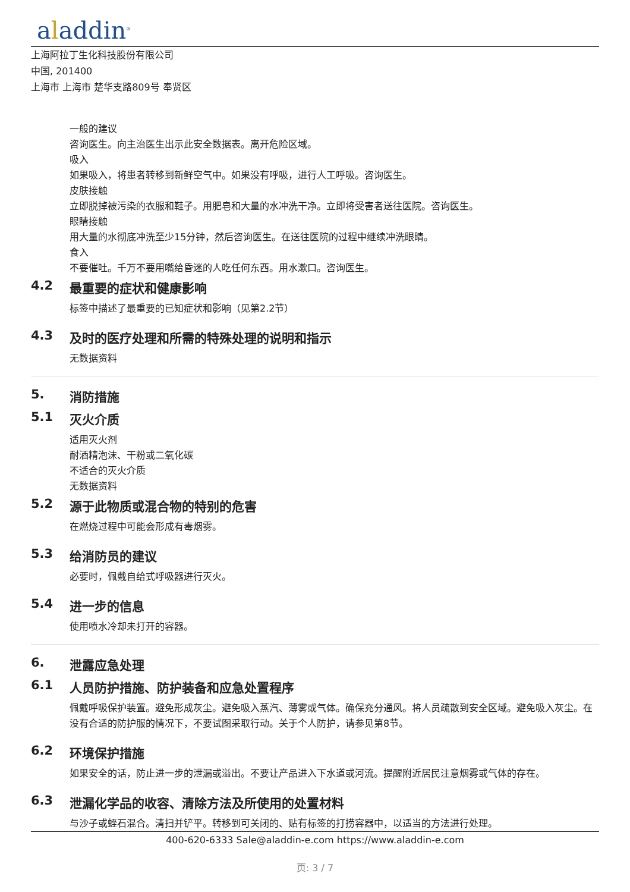aladdin<sup>®</sup>
上海阿拉丁生化科技股份有限公司
中国, 201400
上海市 上海市 楚华支路809号 奉贤区
一般的建议
咨询医生。向主治医生出示此安全数据表。离开危险区域。
吸入
如果吸入，将患者转移到新鲜空气中。如果没有呼吸，进行人工呼吸。咨询医生。
皮肤接触
立即脱掉被污染的衣服和鞋子。用肥皂和大量的水冲洗干净。立即将受害者送往医院。咨询医生。
眼睛接触
用大量的水彻底冲洗至少15分钟，然后咨询医生。在送往医院的过程中继续冲洗眼睛。
食入
不要催吐。千万不要用嘴给昏迷的人吃任何东西。用水漱口。咨询医生。
4.2 最重要的症状和健康影响
标签中描述了最重要的已知症状和影响（见第2.2节）
4.3 及时的医疗处理和所需的特殊处理的说明和指示
无数据资料
5. 消防措施
5.1 灭火介质
适用灭火剂
耐酒精泡沫、干粉或二氧化碳
不适合的灭火介质
无数据资料
5.2 源于此物质或混合物的特别的危害
在燃烧过程中可能会形成有毒烟雾。
5.3 给消防员的建议
必要时，佩戴自给式呼吸器进行灭火。
5.4 进一步的信息
使用喷水冷却未打开的容器。
6. 泄露应急处理
6.1 人员防护措施、防护装备和应急处置程序
佩戴呼吸保护装置。避免形成灰尘。避免吸入蒸汽、薄雾或气体。确保充分通风。将人员疏散到安全区域。避免吸入灰尘。在没有合适的防护服的情况下，不要试图采取行动。关于个人防护，请参见第8节。
6.2 环境保护措施
如果安全的话，防止进一步的泄漏或溢出。不要让产品进入下水道或河流。提醒附近居民注意烟雾或气体的存在。
6.3 泄漏化学品的收容、清除方法及所使用的处置材料
与沙子或蛭石混合。清扫并铲平。转移到可关闭的、贴有标签的打捞容器中，以适当的方法进行处理。
400-620-6333 Sale@aladdin-e.com https://www.aladdin-e.com
页: 3 / 7